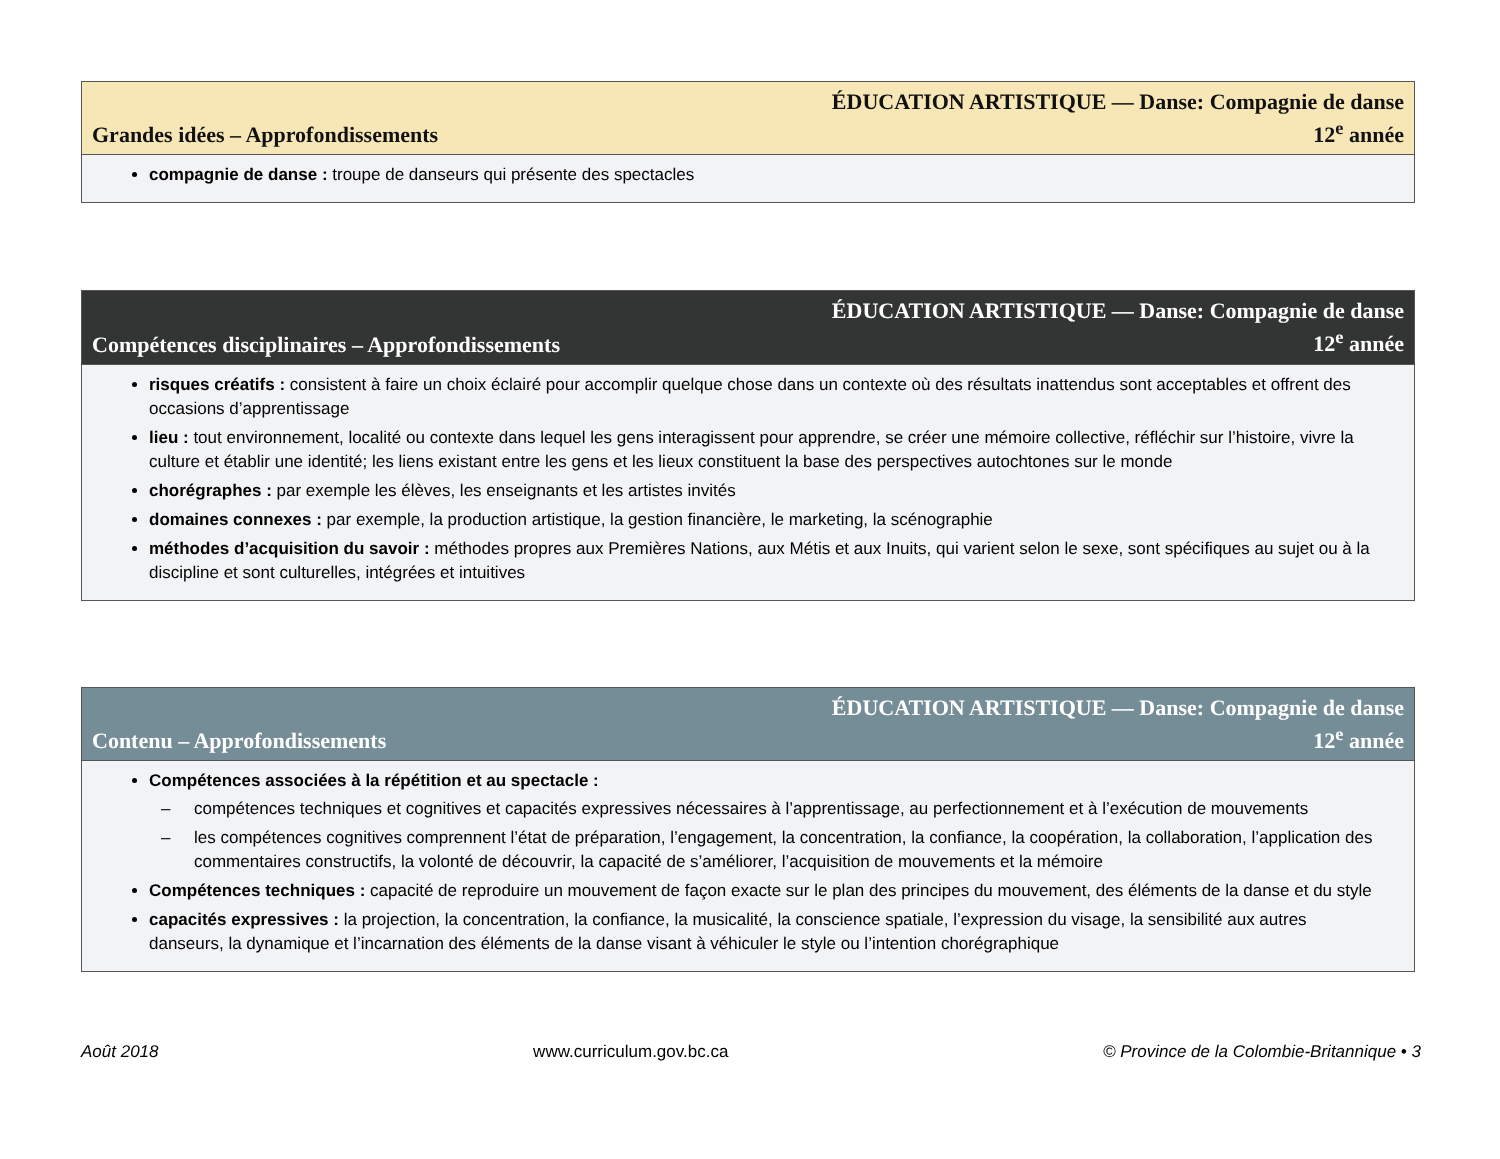Grandes idées – Approfondissements
ÉDUCATION ARTISTIQUE — Danse: Compagnie de danse
12<sup>e</sup> année
compagnie de danse : troupe de danseurs qui présente des spectacles
Compétences disciplinaires – Approfondissements
ÉDUCATION ARTISTIQUE — Danse: Compagnie de danse
12<sup>e</sup> année
risques créatifs : consistent à faire un choix éclairé pour accomplir quelque chose dans un contexte où des résultats inattendus sont acceptables et offrent des occasions d’apprentissage
lieu : tout environnement, localité ou contexte dans lequel les gens interagissent pour apprendre, se créer une mémoire collective, réfléchir sur l’histoire, vivre la culture et établir une identité; les liens existant entre les gens et les lieux constituent la base des perspectives autochtones sur le monde
chorégraphes : par exemple les élèves, les enseignants et les artistes invités
domaines connexes : par exemple, la production artistique, la gestion financière, le marketing, la scénographie
méthodes d’acquisition du savoir : méthodes propres aux Premières Nations, aux Métis et aux Inuits, qui varient selon le sexe, sont spécifiques au sujet ou à la discipline et sont culturelles, intégrées et intuitives
Contenu – Approfondissements
ÉDUCATION ARTISTIQUE — Danse: Compagnie de danse
12<sup>e</sup> année
Compétences associées à la répétition et au spectacle :
– compétences techniques et cognitives et capacités expressives nécessaires à l’apprentissage, au perfectionnement et à l’exécution de mouvements
– les compétences cognitives comprennent l’état de préparation, l’engagement, la concentration, la confiance, la coopération, la collaboration, l’application des commentaires constructifs, la volonté de découvrir, la capacité de s’améliorer, l’acquisition de mouvements et la mémoire
Compétences techniques : capacité de reproduire un mouvement de façon exacte sur le plan des principes du mouvement, des éléments de la danse et du style
capacités expressives : la projection, la concentration, la confiance, la musicalité, la conscience spatiale, l’expression du visage, la sensibilité aux autres danseurs, la dynamique et l’incarnation des éléments de la danse visant à véhiculer le style ou l’intention chorégraphique
Août 2018 www.curriculum.gov.bc.ca © Province de la Colombie-Britannique • 3